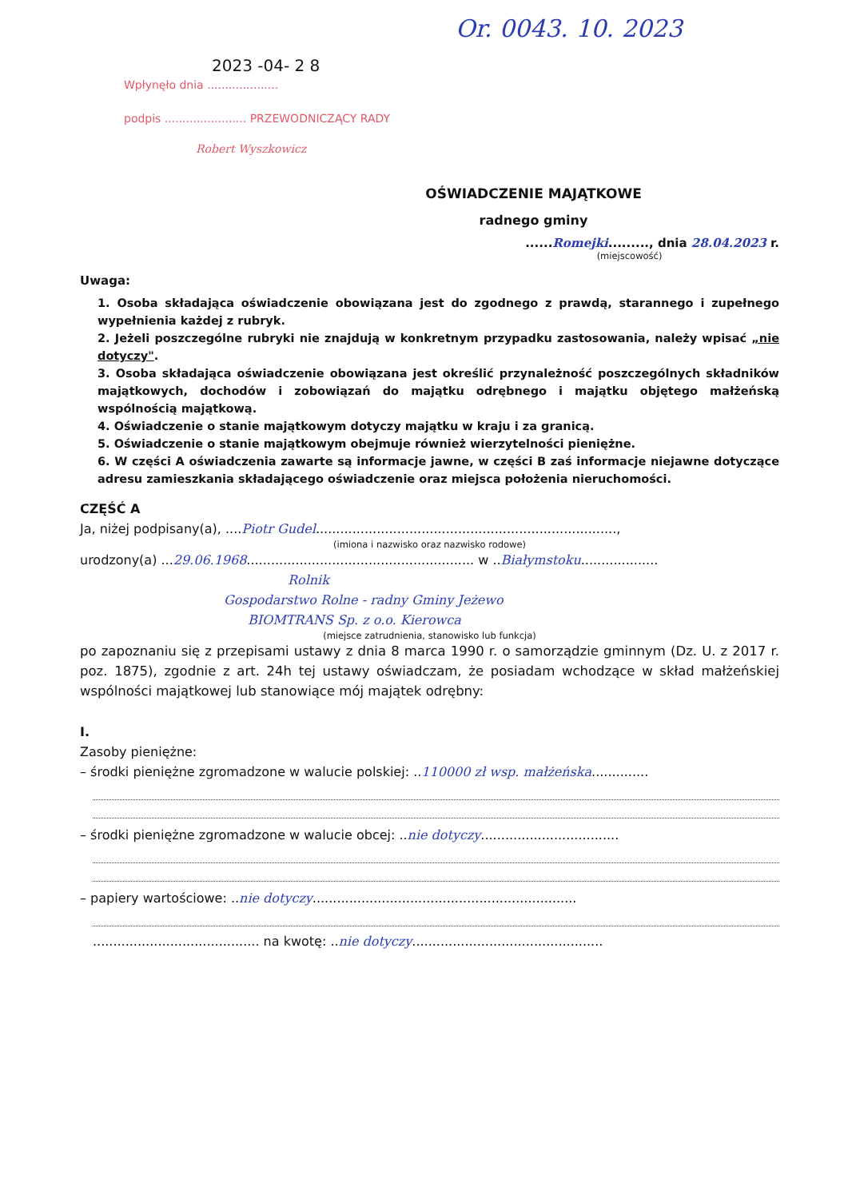Or. 0043. 10. 2023
2023 -04- 2 8
Wpłynęło dnia ....................
podpis ....................... PRZEWODNICZĄCY RADY
Robert Wyszkowicz
OŚWIADCZENIE MAJĄTKOWE
radnego gminy
......Romejki........., dnia 28.04.2023 r.
(miejscowość)
Uwaga:
1. Osoba składająca oświadczenie obowiązana jest do zgodnego z prawdą, starannego i zupełnego wypełnienia każdej z rubryk.
2. Jeżeli poszczególne rubryki nie znajdują w konkretnym przypadku zastosowania, należy wpisać „nie dotyczy".
3. Osoba składająca oświadczenie obowiązana jest określić przynależność poszczególnych składników majątkowych, dochodów i zobowiązań do majątku odrębnego i majątku objętego małżeńską wspólnością majątkową.
4. Oświadczenie o stanie majątkowym dotyczy majątku w kraju i za granicą.
5. Oświadczenie o stanie majątkowym obejmuje również wierzytelności pieniężne.
6. W części A oświadczenia zawarte są informacje jawne, w części B zaś informacje niejawne dotyczące adresu zamieszkania składającego oświadczenie oraz miejsca położenia nieruchomości.
CZĘŚĆ A
Ja, niżej podpisany(a), ....Piotr Gudel..........................................................................,
(imiona i nazwisko oraz nazwisko rodowe)
urodzony(a) ...29.06.1968........................................................ w ..Białymstoku...................
Rolnik
Gospodarstwo Rolne - radny Gminy Jeżewo
BIOMTRANS Sp. z o.o. Kierowca
(miejsce zatrudnienia, stanowisko lub funkcja)
po zapoznaniu się z przepisami ustawy z dnia 8 marca 1990 r. o samorządzie gminnym (Dz. U. z 2017 r. poz. 1875), zgodnie z art. 24h tej ustawy oświadczam, że posiadam wchodzące w skład małżeńskiej wspólności majątkowej lub stanowiące mój majątek odrębny:
I.
Zasoby pieniężne:
– środki pieniężne zgromadzone w walucie polskiej: ..110000 zł wsp. małżeńska..............
– środki pieniężne zgromadzone w walucie obcej: ..nie dotyczy..................................
– papiery wartościowe: ..nie dotyczy.................................................................
......................................... na kwotę: ..nie dotyczy...............................................